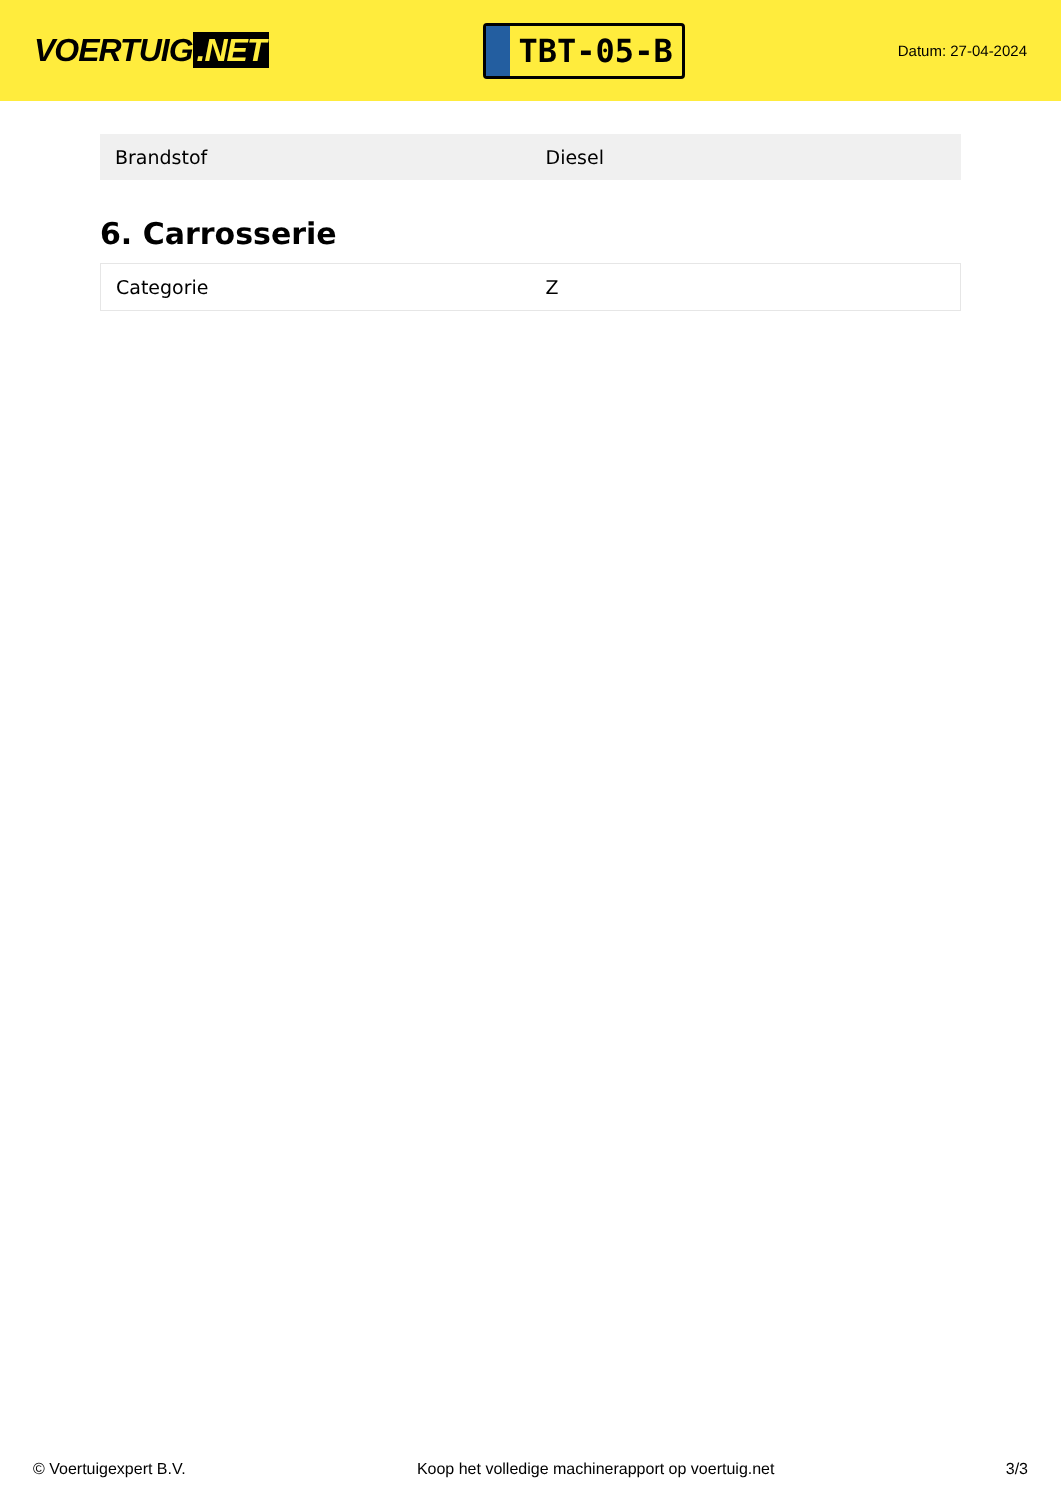VOERTUIG.NET
TBT-05-B
Datum: 27-04-2024
| Brandstof | Diesel |
6. Carrosserie
| Categorie | Z |
© Voertuigexpert B.V. Koop het volledige machinerapport op voertuig.net 3/3